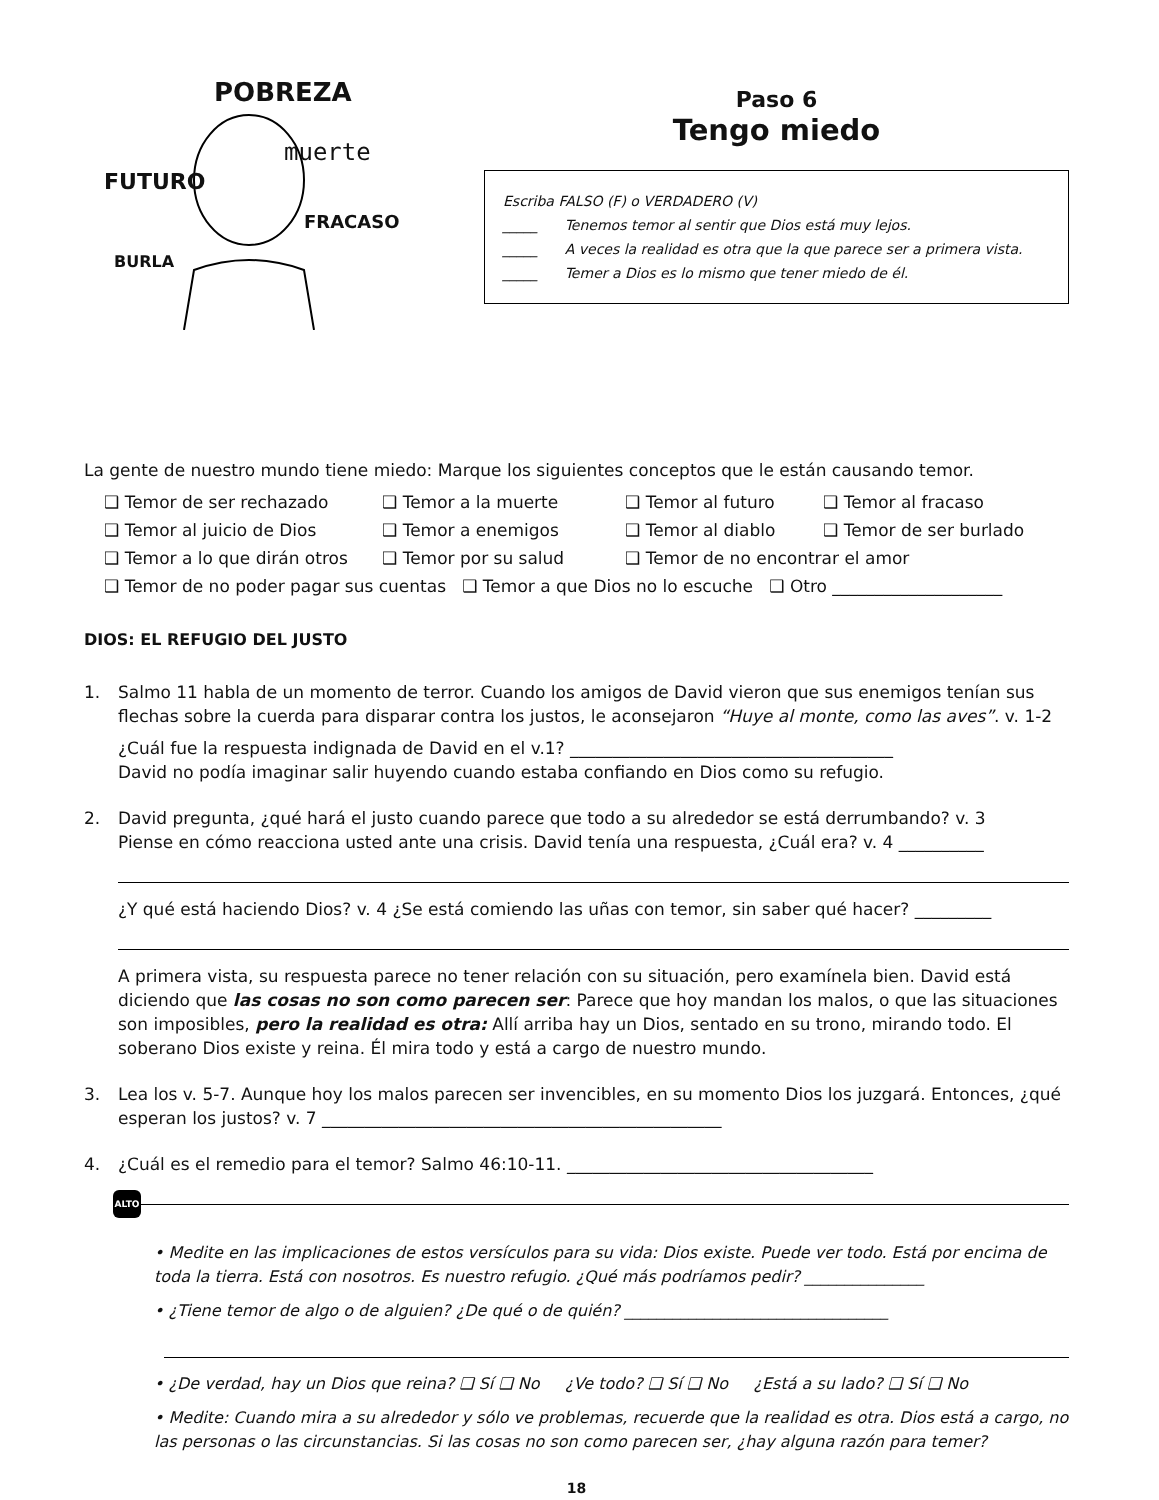POBREZA
FUTURO
muerte
FRACASO
BURLA
Paso 6
Tengo miedo
Escriba FALSO (F) o VERDADERO (V)
_____ Tenemos temor al sentir que Dios está muy lejos.
_____ A veces la realidad es otra que la que parece ser a primera vista.
_____ Temer a Dios es lo mismo que tener miedo de él.
La gente de nuestro mundo tiene miedo: Marque los siguientes conceptos que le están causando temor.
❑ Temor de ser rechazado ❑ Temor a la muerte ❑ Temor al futuro ❑ Temor al fracaso
❑ Temor al juicio de Dios ❑ Temor a enemigos ❑ Temor al diablo ❑ Temor de ser burlado
❑ Temor a lo que dirán otros
❑ Temor por su salud ❑ Temor de no encontrar el amor
❑ Temor de no poder pagar sus cuentas ❑ Temor a que Dios no lo escuche ❑ Otro ____________________
DIOS: EL REFUGIO DEL JUSTO
1. Salmo 11 habla de un momento de terror. Cuando los amigos de David vieron que sus enemigos tenían sus flechas sobre la cuerda para disparar contra los justos, le aconsejaron “Huye al monte, como las aves”. v. 1-2
¿Cuál fue la respuesta indignada de David en el v.1? ______________________________________
David no podía imaginar salir huyendo cuando estaba confiando en Dios como su refugio.
2. David pregunta, ¿qué hará el justo cuando parece que todo a su alrededor se está derrumbando? v. 3
Piense en cómo reacciona usted ante una crisis. David tenía una respuesta, ¿Cuál era? v. 4 __________
¿Y qué está haciendo Dios? v. 4 ¿Se está comiendo las uñas con temor, sin saber qué hacer? _________
A primera vista, su respuesta parece no tener relación con su situación, pero examínela bien. David está diciendo que las cosas no son como parecen ser: Parece que hoy mandan los malos, o que las situaciones son imposibles, pero la realidad es otra: Allí arriba hay un Dios, sentado en su trono, mirando todo. El soberano Dios existe y reina. Él mira todo y está a cargo de nuestro mundo.
3. Lea los v. 5-7. Aunque hoy los malos parecen ser invencibles, en su momento Dios los juzgará. Entonces, ¿qué esperan los justos? v. 7 _______________________________________________
4. ¿Cuál es el remedio para el temor? Salmo 46:10-11. ____________________________________
ALTO
• Medite en las implicaciones de estos versículos para su vida: Dios existe. Puede ver todo. Está por encima de toda la tierra. Está con nosotros. Es nuestro refugio. ¿Qué más podríamos pedir? _______________
• ¿Tiene temor de algo o de alguien? ¿De qué o de quién? _________________________________
• ¿De verdad, hay un Dios que reina? ❑ Sí ❑ No ¿Ve todo? ❑ Sí ❑ No ¿Está a su lado? ❑ Sí ❑ No
• Medite: Cuando mira a su alrededor y sólo ve problemas, recuerde que la realidad es otra. Dios está a cargo, no las personas o las circunstancias. Si las cosas no son como parecen ser, ¿hay alguna razón para temer?
18